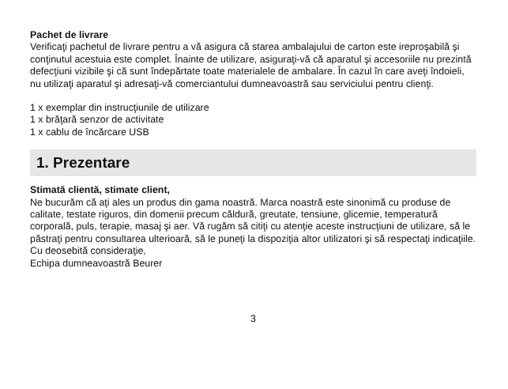Pachet de livrare
Verificaţi pachetul de livrare pentru a vă asigura că starea ambalajului de carton es­te ireproşabilă şi conţinutul acestuia este complet. Înainte de utilizare, asiguraţi-vă că aparatul şi accesoriile nu prezintă defecţiuni vizibile şi că sunt îndepărtate toate materialele de ambalare. În cazul în care aveţi îndoieli, nu utilizaţi aparatul şi adre­saţi-vă comerciantului dumneavoastră sau serviciului pentru clienţi.
1 x exemplar din instrucţiunile de utilizare
1 x brăţară senzor de activitate
1 x cablu de încărcare USB
1. Prezentare
Stimată clientă, stimate client,
Ne bucurăm că aţi ales un produs din gama noastră. Marca noastră este sinonimă cu produse de calitate, testate riguros, din domenii precum căldură, greutate, ten­siune, glicemie, temperatură corporală, puls, terapie, masaj şi aer. Vă rugăm să citiţi cu atenţie aceste instrucţiuni de utilizare, să le păstraţi pentru consultarea ulterioară, să le puneţi la dispoziţia altor utilizatori şi să respectaţi indicaţiile.
Cu deosebită consideraţie,
Echipa dumneavoastră Beurer
3